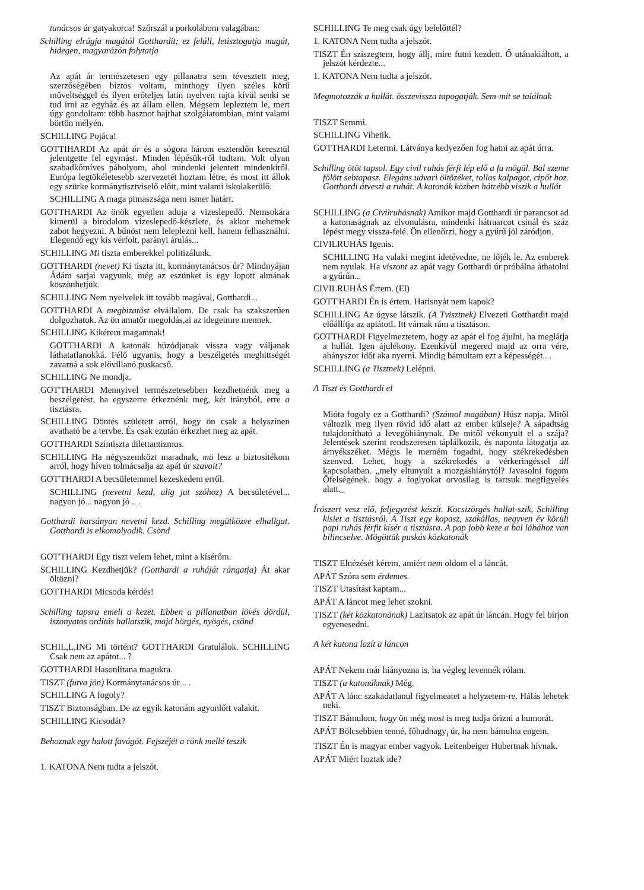tanácsos úr gatyakorca! Szőrszál a porkolábom valagában:
Schilling elrúgja magától Gotthardit; ez feláll, letisztogatja magát, hidegen, magyarázón folytatja
Az apát ár természetesen egy pillanatra sem tévesztett meg, szerzőségében biztos voltam, minthogy ilyen széles körű műveltséggel és ilyen erőteljes latin nyelven rajta kívül senki se tud írni az egyház és az állam ellen. Mégsem lepleztem le, mert úgy gondoltam: több hasznot hajthat szolgáiatombian, mint valami börtön mélyén.
SCHILLING Pojáca!
GOTTIHARDI Az apát úr és a sógora három esztendőn keresztül jelentgette fel egymást. Minden lépésük-ről tudtam. Volt olyan szabadkőmíves páholyom, ahol mindenki jelentett mindenkiről. Európa legtökéletesebb szervezetét hoztam létre, és most itt állok egy szürke kormánytisztviselő előtt, mint valami iskolakerülő.
SCHILLING A maga pimaszsága nem ismer határt.
GOTTHARDI Az önök egyetlen aduja a vizeslepedő. Nemsokára kimerül a birodalom vizeslepedő-készlete, és akkor mehetnek zabot hegyezni. A bűnöst nem leleplezni kell, hanem felhasználni. Elegendő egy kis vérfolt, parányi árulás...
SCHILLING Mi tiszta emberekkel politizálunk.
GOTTHARDI (nevet) Ki tiszta itt, kormánytanácsos úr? Mindnyájan Ádám sarjai vagyunk, még az eszünket is egy lopott almának köszönhetjük.
SCHILLING Nem nyelvelek itt tovább magával, Gotthardi...
GOTTHARDI A megbizatást elvállalom. De csak ha szakszerűen dolgozhatok. Az ön amatőr megoldás,ai az idegeimre mennek.
SCHILLING Kikérem magamnak!
GOTTHARDI A katonák húzódjanak vissza vagy váljanak láthatatlanokká. Félő ugyanis, hogy a beszélgetés meghittségét zavarná a sok elővillanó puskacső.
SCHILLING Ne mondja.
GOT'THARDI Mennyivel természetesebben kezdhetnénk meg a beszélgetést, ha egyszerre érkeznénk meg, két irányból, erre a tisztásra.
SCHILLING Döntés született arról, hogy ön csak a helyszínen avatható be a tervbe. És csak ezután érkezhet meg az apát.
GOTTHARDI Színtiszta dilettantizmus.
SCHILLING Ha négyszemközt maradnak, mü lesz a biztosítékom arról, hogy híven tolmácsalja az apát úr szavait?
GOT'THARDI A becsületemmel kezeskedem erről.
SCHILLING (nevetni kezd, alig jut szóhoz) A becsületével... nagyon jó... nagyon jó .. .
Gotthardi harsányan nevetni kezd. Schilling megütközve elhallgat. Gotthardi is elkomolyodik. Csönd
GOT'THARDI Egy tiszt velem lehet, mint a kísérőm.
SCHILLING Kezdhetjük? (Gotthardi a ruháját rángatja) Át akar öltözni?
GOTTHARDI Micsoda kérdés!
Schilling tapsra emeli a kezét. Ebben a pillanatban lövés dördül, iszonyatos ordítás hallatszik, majd hörgés, nyögés, csönd
SCHIL,L,ING Mi történt? GOTTHARDI Gratulálok. SCHILLING Csak nem az apátot... ?
GOTTHARDI Hasonlítana magukra.
TISZT (futva jön) Kormánytanácsos úr .. .
SCHILLING A fogoly?
TISZT Biztonságban. De az egyik katonám agyonlőtt valakit.
SCHILLING Kicsodát?
Behoznak egy halott favágót. Fejszéjét a rönk mellé teszik
1. KATONA Nem tudta a jelszót.
SCHILLING Te meg csak úgy belelőttél?
1. KATONA Nem tudta a jelszót.
TISZT Én sziszegtem, hogy állj, mire futni kezdett. Ő utánakiáltott, a jelszót kérdezte...
1. KATONA Nem tudta a jelszót.
Megmotozzák a hullát. összevissza tapogatják. Sem-mit se találnak
TISZT Semmi.
SCHILLING Vihetik.
GOTTHARDI Letermi. Látványa kedyezően fog hatni az apát úrra.
Schilling ötöt tapsol. Egy civil ruhás férfi lép elő a fa mögül. Bal szeme fölött sebtapasz. Elegáns udvari öltözéket, tollas kalpagot, cipőt hoz. Gotthardi átveszi a ruhát. A katonák közben hátrébb viszik a hullát
SCHILLING (a Civilruhásnak) Amikor majd Gotthardi úr parancsot ad a katonaságnak az elvonulásra, mindenki hátraarcot csinál és száz lépést megy vissza-felé. Ön ellenőrzi, hogy a gyűrű jól záródjon.
CIVILRUHÁS Igenis.
SCHILLING Ha valaki megint idetévedne, ne lőjék le. Az emberek nem nyulak. Ha viszont az apát vagy Gotthardi úr próbálna áthatolni a gyűrűn...
CIVILRUHÁS Értem. (El)
GOTT'HARDI Én is értem. Harisnyát nem kapok?
SCHILLING Az úgyse látszik. (A Tvisztnek) Elvezeti Gotthardit majd előállítja az apiátotL Itt várnak rám a tisztáson.
GOTTHARDI Figyelmeztetem, hogy az apát el fog ájulni, ha meglátja a hullát. Igen ájulékony. Ezenkívül megered majd az orra vére, ahányszor időt aka nyerni. Mindig bámultam ezt a képességét.. .
SCHILLING (a Tisztnek) Lelépni.
A Tiszt és Gotthardi el
Mióta fogoly ez a Gotthardi? (Számol magában) Húsz napja. Mitől változik meg ilyen rövid idő alatt az ember külseje? A sápadtság tulajdonítható a levegőhiánynak. De mitől vékonyult el a szája? Jelentések szerint rendszeresen táplálkozik, és naponta látogatja az árnyékszéket. Mégis le merném fogadni, hogy székrekedésben szenved. Lehet, hogy a székrekedés a vérkeringéssel áll kapcsolatban. „mely eltunyult a mozgáshiánytól? Javasolni fogom Őfelségének. hogy a foglyokat orvosilag is tartsuk megfigyelés alatt._
Írószert vesz elő, feljegyzést készít. Kocsizörgés hallat-szik, Schilling kisiet a tisztásról. A Tiszt egy kopasz, szakállas, negyven év körüli papi ruhás férfit kísér a tisztásra. A pap jobb keze a bal lábához van bilincselve. Mögöttük puskás közkatonák
TISZT Elnézését kérem, amiért nem oldom el a láncát.
APÁT Szóra sem érdemes.
TISZT Utasítást kaptam...
APÁT A láncot meg lehet szokni.
TISZT (két közkatonának) Lazítsatok az apát úr láncán. Hogy fel bírjon egyenesedni.
A két katona lazít a láncon
APÁT Nekem már hiányozna is, ha végleg levennék rólam.
TISZT (a katonáknak) Még.
APÁT A lánc szakadatlanul figyelmeatet a helyzetem-re. Hálás lehetek neki.
TISZT Bámulom, hogy ön még most is meg tudja őrizni a humorát.
APÁT Bölcsebbien tenné, főhadnagy<sub>i</sub> úr, ha nem bámulna engem.
TISZT Én is magyar ember vagyok. Leitenbeiger Hubertnak hívnak.
APÁT Miért hoztak ide?